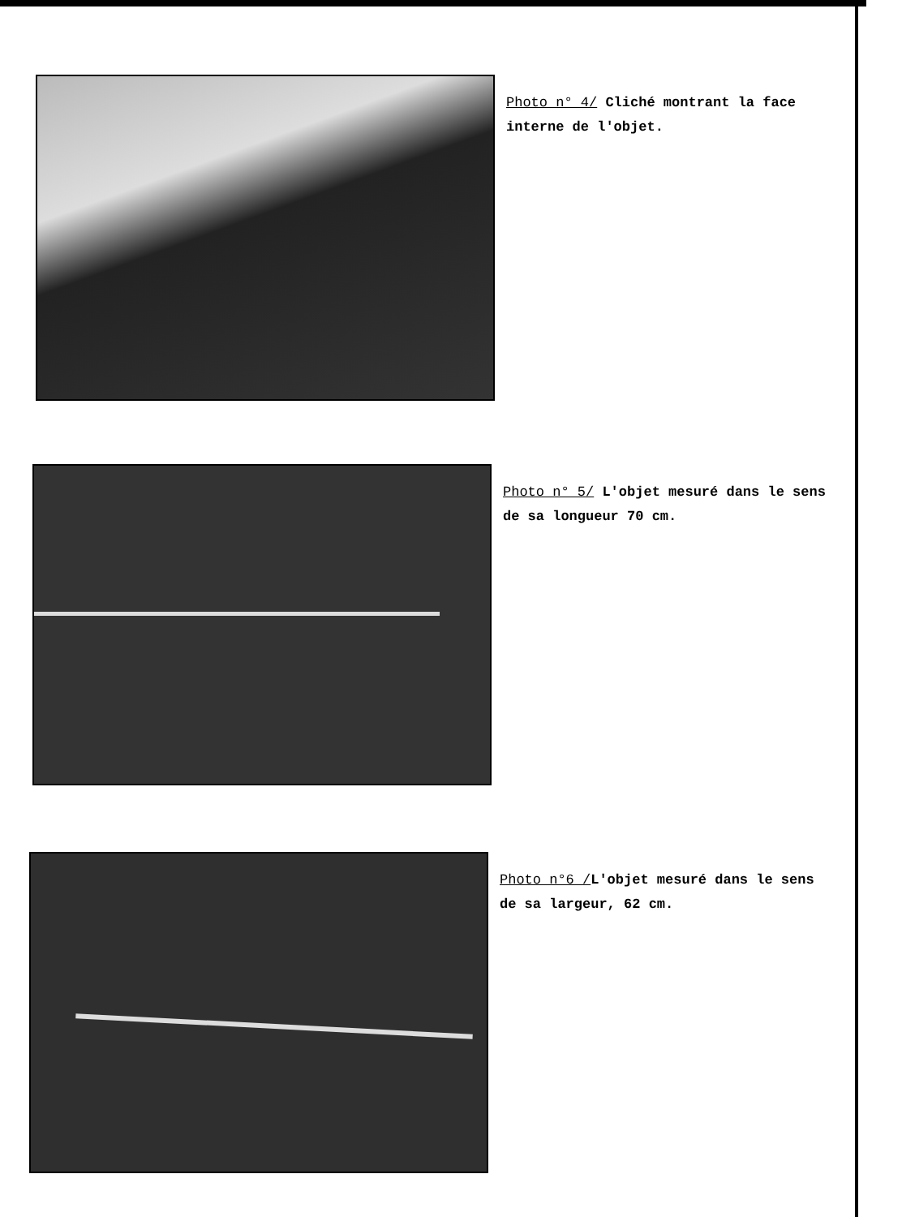Photo n° 4/ Cliché montrant la face interne de l'objet.
Photo n° 5/ L'objet mesuré dans le sens de sa longueur 70 cm.
Photo n°6 /L'objet mesuré dans le sens de sa largeur, 62 cm.